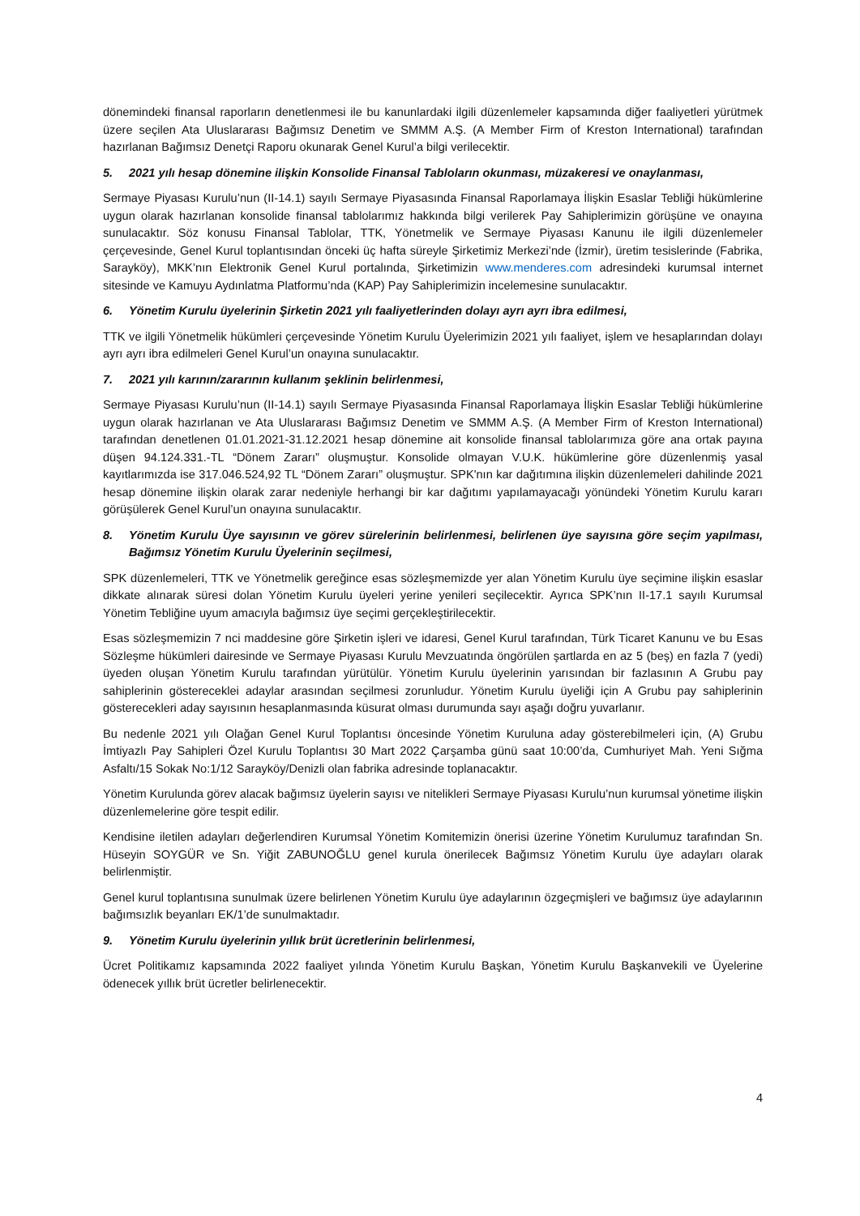dönemindeki finansal raporların denetlenmesi ile bu kanunlardaki ilgili düzenlemeler kapsamında diğer faaliyetleri yürütmek üzere seçilen Ata Uluslararası Bağımsız Denetim ve SMMM A.Ş. (A Member Firm of Kreston International) tarafından hazırlanan Bağımsız Denetçi Raporu okunarak Genel Kurul’a bilgi verilecektir.
5. 2021 yılı hesap dönemine ilişkin Konsolide Finansal Tabloların okunması, müzakeresi ve onaylanması,
Sermaye Piyasası Kurulu’nun (II-14.1) sayılı Sermaye Piyasasında Finansal Raporlamaya İlişkin Esaslar Tebliği hükümlerine uygun olarak hazırlanan konsolide finansal tablolarımız hakkında bilgi verilerek Pay Sahiplerimizin görüşüne ve onayına sunulacaktır. Söz konusu Finansal Tablolar, TTK, Yönetmelik ve Sermaye Piyasası Kanunu ile ilgili düzenlemeler çerçevesinde, Genel Kurul toplantısından önceki üç hafta süreyle Şirketimiz Merkezi’nde (İzmir), üretim tesislerinde (Fabrika, Sarayköy), MKK’nın Elektronik Genel Kurul portalında, Şirketimizin www.menderes.com adresindeki kurumsal internet sitesinde ve Kamuyu Aydınlatma Platformu’nda (KAP) Pay Sahiplerimizin incelemesine sunulacaktır.
6. Yönetim Kurulu üyelerinin Şirketin 2021 yılı faaliyetlerinden dolayı ayrı ayrı ibra edilmesi,
TTK ve ilgili Yönetmelik hükümleri çerçevesinde Yönetim Kurulu Üyelerimizin 2021 yılı faaliyet, işlem ve hesaplarından dolayı ayrı ayrı ibra edilmeleri Genel Kurul’un onayına sunulacaktır.
7. 2021 yılı karının/zararının kullanım şeklinin belirlenmesi,
Sermaye Piyasası Kurulu’nun (II-14.1) sayılı Sermaye Piyasasında Finansal Raporlamaya İlişkin Esaslar Tebliği hükümlerine uygun olarak hazırlanan ve Ata Uluslararası Bağımsız Denetim ve SMMM A.Ş. (A Member Firm of Kreston International) tarafından denetlenen 01.01.2021-31.12.2021 hesap dönemine ait konsolide finansal tablolarımıza göre ana ortak payına düşen 94.124.331.-TL “Dönem Zararı” oluşmuştur. Konsolide olmayan V.U.K. hükümlerine göre düzenlenmiş yasal kayıtlarımızda ise 317.046.524,92 TL “Dönem Zararı” oluşmuştur. SPK'nın kar dağıtımına ilişkin düzenlemeleri dahilinde 2021 hesap dönemine ilişkin olarak zarar nedeniyle herhangi bir kar dağıtımı yapılamayacağı yönündeki Yönetim Kurulu kararı görüşülerek Genel Kurul’un onayına sunulacaktır.
8. Yönetim Kurulu Üye sayısının ve görev sürelerinin belirlenmesi, belirlenen üye sayısına göre seçim yapılması, Bağımsız Yönetim Kurulu Üyelerinin seçilmesi,
SPK düzenlemeleri, TTK ve Yönetmelik gereğince esas sözleşmemizde yer alan Yönetim Kurulu üye seçimine ilişkin esaslar dikkate alınarak süresi dolan Yönetim Kurulu üyeleri yerine yenileri seçilecektir. Ayrıca SPK’nın II-17.1 sayılı Kurumsal Yönetim Tebliğine uyum amacıyla bağımsız üye seçimi gerçekleştirilecektir.
Esas sözleşmemizin 7 nci maddesine göre Şirketin işleri ve idaresi, Genel Kurul tarafından, Türk Ticaret Kanunu ve bu Esas Sözleşme hükümleri dairesinde ve Sermaye Piyasası Kurulu Mevzuatında öngörülen şartlarda en az 5 (beş) en fazla 7 (yedi) üyeden oluşan Yönetim Kurulu tarafından yürütülür. Yönetim Kurulu üyelerinin yarısından bir fazlasının A Grubu pay sahiplerinin göstereceklei adaylar arasından seçilmesi zorunludur. Yönetim Kurulu üyeliği için A Grubu pay sahiplerinin gösterecekleri aday sayısının hesaplanmasında küsurat olması durumunda sayı aşağı doğru yuvarlanır.
Bu nedenle 2021 yılı Olağan Genel Kurul Toplantısı öncesinde Yönetim Kuruluna aday gösterebilmeleri için, (A) Grubu İmtiyazlı Pay Sahipleri Özel Kurulu Toplantısı 30 Mart 2022 Çarşamba günü saat 10:00’da, Cumhuriyet Mah. Yeni Sığma Asfaltı/15 Sokak No:1/12 Sarayköy/Denizli olan fabrika adresinde toplanacaktır.
Yönetim Kurulunda görev alacak bağımsız üyelerin sayısı ve nitelikleri Sermaye Piyasası Kurulu’nun kurumsal yönetime ilişkin düzenlemelerine göre tespit edilir.
Kendisine iletilen adayları değerlendiren Kurumsal Yönetim Komitemizin önerisi üzerine Yönetim Kurulumuz tarafından Sn. Hüseyin SOYGÜR ve Sn. Yiğit ZABUNOĞLU genel kurula önerilecek Bağımsız Yönetim Kurulu üye adayları olarak belirlenmiştir.
Genel kurul toplantısına sunulmak üzere belirlenen Yönetim Kurulu üye adaylarının özgeçmişleri ve bağımsız üye adaylarının bağımsızlık beyanları EK/1’de sunulmaktadır.
9. Yönetim Kurulu üyelerinin yıllık brüt ücretlerinin belirlenmesi,
Ücret Politikamız kapsamında 2022 faaliyet yılında Yönetim Kurulu Başkan, Yönetim Kurulu Başkanvekili ve Üyelerine ödenecek yıllık brüt ücretler belirlenecektir.
4